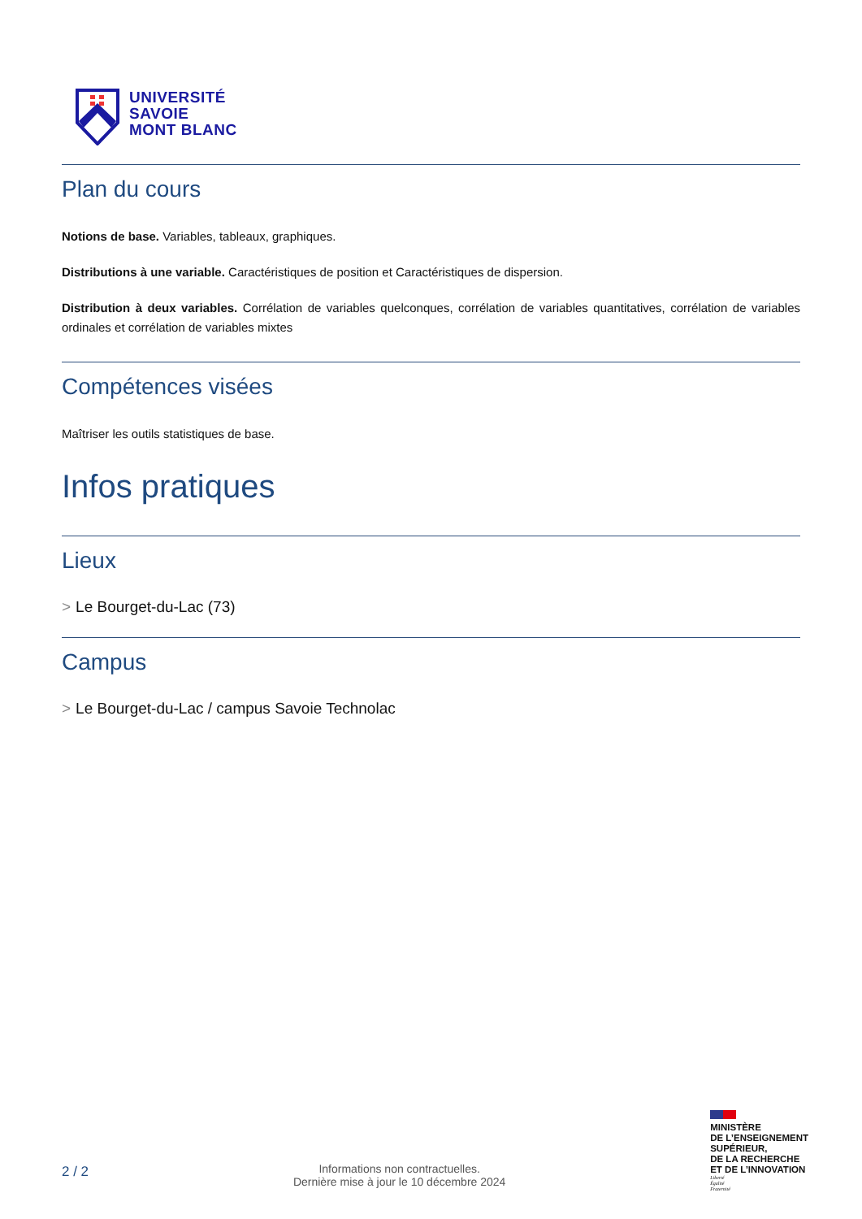UNIVERSITÉ
SAVOIE
MONT BLANC
Plan du cours
Notions de base. Variables, tableaux, graphiques.
Distributions à une variable. Caractéristiques de position et Caractéristiques de dispersion.
Distribution à deux variables. Corrélation de variables quelconques, corrélation de variables quantitatives, corrélation de variables ordinales et corrélation de variables mixtes
Compétences visées
Maîtriser les outils statistiques de base.
Infos pratiques
Lieux
> Le Bourget-du-Lac (73)
Campus
> Le Bourget-du-Lac / campus Savoie Technolac
2 / 2
Informations non contractuelles.
Dernière mise à jour le 10 décembre 2024
MINISTÈRE
DE L’ENSEIGNEMENT
SUPÉRIEUR,
DE LA RECHERCHE
ET DE L’INNOVATION
Liberté
Égalité
Fraternité